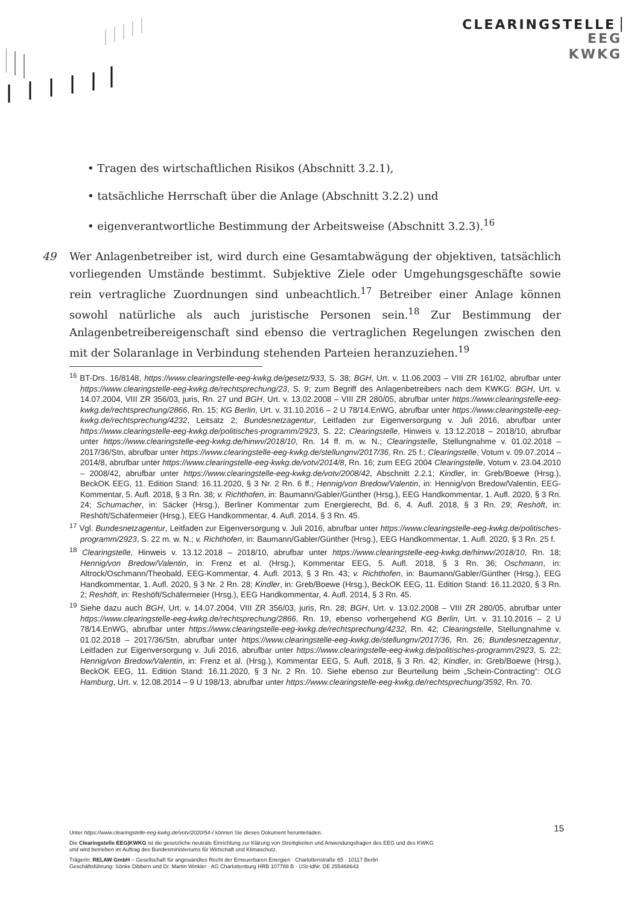CLEARINGSTELLE
EEG
KWKG
• Tragen des wirtschaftlichen Risikos (Abschnitt 3.2.1),
• tatsächliche Herrschaft über die Anlage (Abschnitt 3.2.2) und
• eigenverantwortliche Bestimmung der Arbeitsweise (Abschnitt 3.2.3).<sup>16</sup>
49 Wer Anlagenbetreiber ist, wird durch eine Gesamtabwägung der objektiven, tatsächlich vorliegenden Umstände bestimmt. Subjektive Ziele oder Umgehungsgeschäfte sowie rein vertragliche Zuordnungen sind unbeachtlich.<sup>17</sup> Betreiber einer Anlage können sowohl natürliche als auch juristische Personen sein.<sup>18</sup> Zur Bestimmung der Anlagenbetreibereigenschaft sind ebenso die vertraglichen Regelungen zwischen den mit der Solaranlage in Verbindung stehenden Parteien heranzuziehen.<sup>19</sup>
<sup>16</sup> BT-Drs. 16/8148, https://www.clearingstelle-eeg-kwkg.de/gesetz/933, S. 38; BGH, Urt. v. 11.06.2003 – VIII ZR 161/02, abrufbar unter https://www.clearingstelle-eeg-kwkg.de/rechtsprechung/23, S. 9; zum Begriff des Anlagenbetreibers nach dem KWKG: BGH, Urt. v. 14.07.2004, VIII ZR 356/03, juris, Rn. 27 und BGH, Urt. v. 13.02.2008 – VIII ZR 280/05, abrufbar unter https://www.clearingstelle-eeg-kwkg.de/rechtsprechung/2866, Rn. 15; KG Berlin, Urt. v. 31.10.2016 – 2 U 78/14.EnWG, abrufbar unter https://www.clearingstelle-eeg-kwkg.de/rechtsprechung/4232, Leitsatz 2; Bundesnetzagentur, Leitfaden zur Eigenversorgung v. Juli 2016, abrufbar unter https://www.clearingstelle-eeg-kwkg.de/politisches-programm/2923, S. 22; Clearingstelle, Hinweis v. 13.12.2018 – 2018/10, abrufbar unter https://www.clearingstelle-eeg-kwkg.de/hinwv/2018/10, Rn. 14 ff. m. w. N.; Clearingstelle, Stellungnahme v. 01.02.2018 – 2017/36/Stn, abrufbar unter https://www.clearingstelle-eeg-kwkg.de/stellungnv/2017/36, Rn. 25 f.; Clearingstelle, Votum v. 09.07.2014 – 2014/8, abrufbar unter https://www.clearingstelle-eeg-kwkg.de/votv/2014/8, Rn. 16; zum EEG 2004 Clearingstelle, Votum v. 23.04.2010 – 2008/42, abrufbar unter https://www.clearingstelle-eeg-kwkg.de/votv/2008/42, Abschnitt 2.2.1; Kindler, in: Greb/Boewe (Hrsg.), BeckOK EEG, 11. Edition Stand: 16.11.2020, § 3 Nr. 2 Rn. 6 ff.; Hennig/von Bredow/Valentin, in: Hennig/von Bredow/Valentin, EEG-Kommentar, 5. Aufl. 2018, § 3 Rn. 38; v. Richthofen, in: Baumann/Gabler/Günther (Hrsg.), EEG Handkommentar, 1. Aufl. 2020, § 3 Rn. 24; Schumacher, in: Säcker (Hrsg.), Berliner Kommentar zum Energierecht, Bd. 6, 4. Aufl. 2018, § 3 Rn. 29; Reshöft, in: Reshöft/Schäfermeier (Hrsg.), EEG Handkommentar, 4. Aufl. 2014, § 3 Rn. 45.
<sup>17</sup> Vgl. Bundesnetzagentur, Leitfaden zur Eigenversorgung v. Juli 2016, abrufbar unter https://www.clearingstelle-eeg-kwkg.de/politisches-programm/2923, S. 22 m. w. N.; v. Richthofen, in: Baumann/Gabler/Günther (Hrsg.), EEG Handkommentar, 1. Aufl. 2020, § 3 Rn. 25 f.
<sup>18</sup> Clearingstelle, Hinweis v. 13.12.2018 – 2018/10, abrufbar unter https://www.clearingstelle-eeg-kwkg.de/hinwv/2018/10, Rn. 18; Hennig/von Bredow/Valentin, in: Frenz et al. (Hrsg.), Kommentar EEG, 5. Aufl. 2018, § 3 Rn. 36; Oschmann, in: Altrock/Oschmann/Theobald, EEG-Kommentar, 4. Aufl. 2013, § 3 Rn. 43; v. Richthofen, in: Baumann/Gabler/Günther (Hrsg.), EEG Handkommentar, 1. Aufl. 2020, § 3 Nr. 2 Rn. 28; Kindler, in: Greb/Boewe (Hrsg.), BeckOK EEG, 11. Edition Stand: 16.11.2020, § 3 Rn. 2; Reshöft, in: Reshöft/Schäfermeier (Hrsg.), EEG Handkommentar, 4. Aufl. 2014, § 3 Rn. 45.
<sup>19</sup> Siehe dazu auch BGH, Urt. v. 14.07.2004, VIII ZR 356/03, juris, Rn. 28; BGH, Urt. v. 13.02.2008 – VIII ZR 280/05, abrufbar unter https://www.clearingstelle-eeg-kwkg.de/rechtsprechung/2866, Rn. 19, ebenso vorhergehend KG Berlin, Urt. v. 31.10.2016 – 2 U 78/14.EnWG, abrufbar unter https://www.clearingstelle-eeg-kwkg.de/rechtsprechung/4232, Rn. 42; Clearingstelle, Stellungnahme v. 01.02.2018 – 2017/36/Stn, abrufbar unter https://www.clearingstelle-eeg-kwkg.de/stellungnv/2017/36, Rn. 26; Bundesnetzagentur, Leitfaden zur Eigenversorgung v. Juli 2016, abrufbar unter https://www.clearingstelle-eeg-kwkg.de/politisches-programm/2923, S. 22; Hennig/von Bredow/Valentin, in: Frenz et al. (Hrsg.), Kommentar EEG, 5. Aufl. 2018, § 3 Rn. 42; Kindler, in: Greb/Boewe (Hrsg.), BeckOK EEG, 11. Edition Stand: 16.11.2020, § 3 Nr. 2 Rn. 10. Siehe ebenso zur Beurteilung beim „Schein-Contracting“: OLG Hamburg, Urt. v. 12.08.2014 – 9 U 198/13, abrufbar unter https://www.clearingstelle-eeg-kwkg.de/rechtsprechung/3592, Rn. 70.
15
Unter https://www.clearingstelle-eeg-kwkg.de/votv/2020/54-I können Sie dieses Dokument herunterladen.
Die Clearingstelle EEG|KWKG ist die gesetzliche neutrale Einrichtung zur Klärung von Streitigkeiten und Anwendungsfragen des EEG und des KWKG
und wird betrieben im Auftrag des Bundesministeriums für Wirtschaft und Klimaschutz.
Trägerin: RELAW GmbH – Gesellschaft für angewandtes Recht der Erneuerbaren Energien · Charlottenstraße 65 · 10117 Berlin
Geschäftsführung: Sönke Dibbern und Dr. Martin Winkler · AG Charlottenburg HRB 107788 B · USt-IdNr. DE 255468643